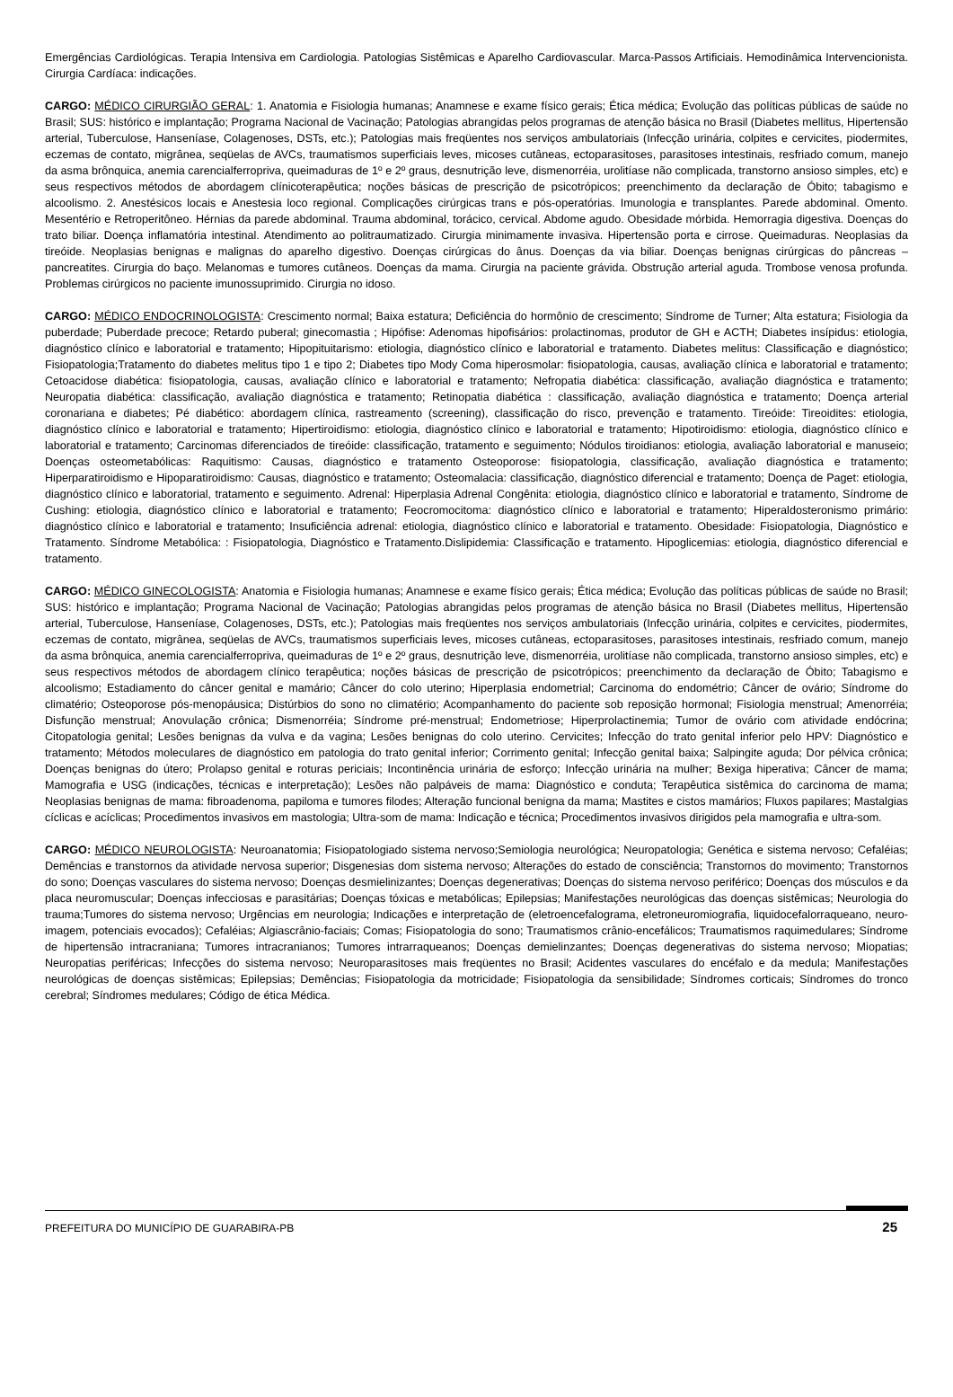Emergências Cardiológicas. Terapia Intensiva em Cardiologia. Patologias Sistêmicas e Aparelho Cardiovascular. Marca-Passos Artificiais. Hemodinâmica Intervencionista. Cirurgia Cardíaca: indicações.
CARGO: MÉDICO CIRURGIÃO GERAL: 1. Anatomia e Fisiologia humanas; Anamnese e exame físico gerais; Ética médica; Evolução das políticas públicas de saúde no Brasil; SUS: histórico e implantação; Programa Nacional de Vacinação; Patologias abrangidas pelos programas de atenção básica no Brasil (Diabetes mellitus, Hipertensão arterial, Tuberculose, Hanseníase, Colagenoses, DSTs, etc.); Patologias mais freqüentes nos serviços ambulatoriais (Infecção urinária, colpites e cervicites, piodermites, eczemas de contato, migrânea, seqüelas de AVCs, traumatismos superficiais leves, micoses cutâneas, ectoparasitoses, parasitoses intestinais, resfriado comum, manejo da asma brônquica, anemia carencialferropriva, queimaduras de 1º e 2º graus, desnutrição leve, dismenorréia, urolitíase não complicada, transtorno ansioso simples, etc) e seus respectivos métodos de abordagem clínicoterapêutica; noções básicas de prescrição de psicotrópicos; preenchimento da declaração de Óbito; tabagismo e alcoolismo. 2. Anestésicos locais e Anestesia loco regional. Complicações cirúrgicas trans e pós-operatórias. Imunologia e transplantes. Parede abdominal. Omento. Mesentério e Retroperitôneo. Hérnias da parede abdominal. Trauma abdominal, torácico, cervical. Abdome agudo. Obesidade mórbida. Hemorragia digestiva. Doenças do trato biliar. Doença inflamatória intestinal. Atendimento ao politraumatizado. Cirurgia minimamente invasiva. Hipertensão porta e cirrose. Queimaduras. Neoplasias da tireóide. Neoplasias benignas e malignas do aparelho digestivo. Doenças cirúrgicas do ânus. Doenças da via biliar. Doenças benignas cirúrgicas do pâncreas – pancreatites. Cirurgia do baço. Melanomas e tumores cutâneos. Doenças da mama. Cirurgia na paciente grávida. Obstrução arterial aguda. Trombose venosa profunda. Problemas cirúrgicos no paciente imunossuprimido. Cirurgia no idoso.
CARGO: MÉDICO ENDOCRINOLOGISTA: Crescimento normal; Baixa estatura; Deficiência do hormônio de crescimento; Síndrome de Turner; Alta estatura; Fisiologia da puberdade; Puberdade precoce; Retardo puberal; ginecomastia ; Hipófise: Adenomas hipofisários: prolactinomas, produtor de GH e ACTH; Diabetes insípidus: etiologia, diagnóstico clínico e laboratorial e tratamento; Hipopituitarismo: etiologia, diagnóstico clínico e laboratorial e tratamento. Diabetes melitus: Classificação e diagnóstico; Fisiopatologia;Tratamento do diabetes melitus tipo 1 e tipo 2; Diabetes tipo Mody Coma hiperosmolar: fisiopatologia, causas, avaliação clínica e laboratorial e tratamento; Cetoacidose diabética: fisiopatologia, causas, avaliação clínico e laboratorial e tratamento; Nefropatia diabética: classificação, avaliação diagnóstica e tratamento; Neuropatia diabética: classificação, avaliação diagnóstica e tratamento; Retinopatia diabética : classificação, avaliação diagnóstica e tratamento; Doença arterial coronariana e diabetes; Pé diabético: abordagem clínica, rastreamento (screening), classificação do risco, prevenção e tratamento. Tireóide: Tireoidites: etiologia, diagnóstico clínico e laboratorial e tratamento; Hipertiroidismo: etiologia, diagnóstico clínico e laboratorial e tratamento; Hipotiroidismo: etiologia, diagnóstico clínico e laboratorial e tratamento; Carcinomas diferenciados de tireóide: classificação, tratamento e seguimento; Nódulos tiroidianos: etiologia, avaliação laboratorial e manuseio; Doenças osteometabólicas: Raquitismo: Causas, diagnóstico e tratamento Osteoporose: fisiopatologia, classificação, avaliação diagnóstica e tratamento; Hiperparatiroidismo e Hipoparatiroidismo: Causas, diagnóstico e tratamento; Osteomalacia: classificação, diagnóstico diferencial e tratamento; Doença de Paget: etiologia, diagnóstico clínico e laboratorial, tratamento e seguimento. Adrenal: Hiperplasia Adrenal Congênita: etiologia, diagnóstico clínico e laboratorial e tratamento, Síndrome de Cushing: etiologia, diagnóstico clínico e laboratorial e tratamento; Feocromocitoma: diagnóstico clínico e laboratorial e tratamento; Hiperaldosteronismo primário: diagnóstico clínico e laboratorial e tratamento; Insuficiência adrenal: etiologia, diagnóstico clínico e laboratorial e tratamento. Obesidade: Fisiopatologia, Diagnóstico e Tratamento. Síndrome Metabólica: : Fisiopatologia, Diagnóstico e Tratamento.Dislipidemia: Classificação e tratamento. Hipoglicemias: etiologia, diagnóstico diferencial e tratamento.
CARGO: MÉDICO GINECOLOGISTA: Anatomia e Fisiologia humanas; Anamnese e exame físico gerais; Ética médica; Evolução das políticas públicas de saúde no Brasil; SUS: histórico e implantação; Programa Nacional de Vacinação; Patologias abrangidas pelos programas de atenção básica no Brasil (Diabetes mellitus, Hipertensão arterial, Tuberculose, Hanseníase, Colagenoses, DSTs, etc.); Patologias mais freqüentes nos serviços ambulatoriais (Infecção urinária, colpites e cervicites, piodermites, eczemas de contato, migrânea, seqüelas de AVCs, traumatismos superficiais leves, micoses cutâneas, ectoparasitoses, parasitoses intestinais, resfriado comum, manejo da asma brônquica, anemia carencialferropriva, queimaduras de 1º e 2º graus, desnutrição leve, dismenorréia, urolitíase não complicada, transtorno ansioso simples, etc) e seus respectivos métodos de abordagem clínico terapêutica; noções básicas de prescrição de psicotrópicos; preenchimento da declaração de Óbito; Tabagismo e alcoolismo; Estadiamento do câncer genital e mamário; Câncer do colo uterino; Hiperplasia endometrial; Carcinoma do endométrio; Câncer de ovário; Síndrome do climatério; Osteoporose pós-menopáusica; Distúrbios do sono no climatério; Acompanhamento do paciente sob reposição hormonal; Fisiologia menstrual; Amenorréia; Disfunção menstrual; Anovulação crônica; Dismenorréia; Síndrome pré-menstrual; Endometriose; Hiperprolactinemia; Tumor de ovário com atividade endócrina; Citopatologia genital; Lesões benignas da vulva e da vagina; Lesões benignas do colo uterino. Cervicites; Infecção do trato genital inferior pelo HPV: Diagnóstico e tratamento; Métodos moleculares de diagnóstico em patologia do trato genital inferior; Corrimento genital; Infecção genital baixa; Salpingite aguda; Dor pélvica crônica; Doenças benignas do útero; Prolapso genital e roturas periciais; Incontinência urinária de esforço; Infecção urinária na mulher; Bexiga hiperativa; Câncer de mama; Mamografia e USG (indicações, técnicas e interpretação); Lesões não palpáveis de mama: Diagnóstico e conduta; Terapêutica sistêmica do carcinoma de mama; Neoplasias benignas de mama: fibroadenoma, papiloma e tumores filodes; Alteração funcional benigna da mama; Mastites e cistos mamários; Fluxos papilares; Mastalgias cíclicas e acíclicas; Procedimentos invasivos em mastologia; Ultra-som de mama: Indicação e técnica; Procedimentos invasivos dirigidos pela mamografia e ultra-som.
CARGO: MÉDICO NEUROLOGISTA: Neuroanatomia; Fisiopatologiado sistema nervoso;Semiologia neurológica; Neuropatologia; Genética e sistema nervoso; Cefaléias; Demências e transtornos da atividade nervosa superior; Disgenesias dom sistema nervoso; Alterações do estado de consciência; Transtornos do movimento; Transtornos do sono; Doenças vasculares do sistema nervoso; Doenças desmielinizantes; Doenças degenerativas; Doenças do sistema nervoso periférico; Doenças dos músculos e da placa neuromuscular; Doenças infecciosas e parasitárias; Doenças tóxicas e metabólicas; Epilepsias; Manifestações neurológicas das doenças sistêmicas; Neurologia do trauma;Tumores do sistema nervoso; Urgências em neurologia; Indicações e interpretação de (eletroencefalograma, eletroneuromiografia, liquidocefalorraqueano, neuro-imagem, potenciais evocados); Cefaléias; Algiascrânio-faciais; Comas; Fisiopatologia do sono; Traumatismos crânio-encefálicos; Traumatismos raquimedulares; Síndrome de hipertensão intracraniana; Tumores intracranianos; Tumores intrarraqueanos; Doenças demielinzantes; Doenças degenerativas do sistema nervoso; Miopatias; Neuropatias periféricas; Infecções do sistema nervoso; Neuroparasitoses mais freqüentes no Brasil; Acidentes vasculares do encéfalo e da medula; Manifestações neurológicas de doenças sistêmicas; Epilepsias; Demências; Fisiopatologia da motricidade; Fisiopatologia da sensibilidade; Síndromes corticais; Síndromes do tronco cerebral; Síndromes medulares; Código de ética Médica.
PREFEITURA DO MUNICÍPIO DE GUARABIRA-PB 25